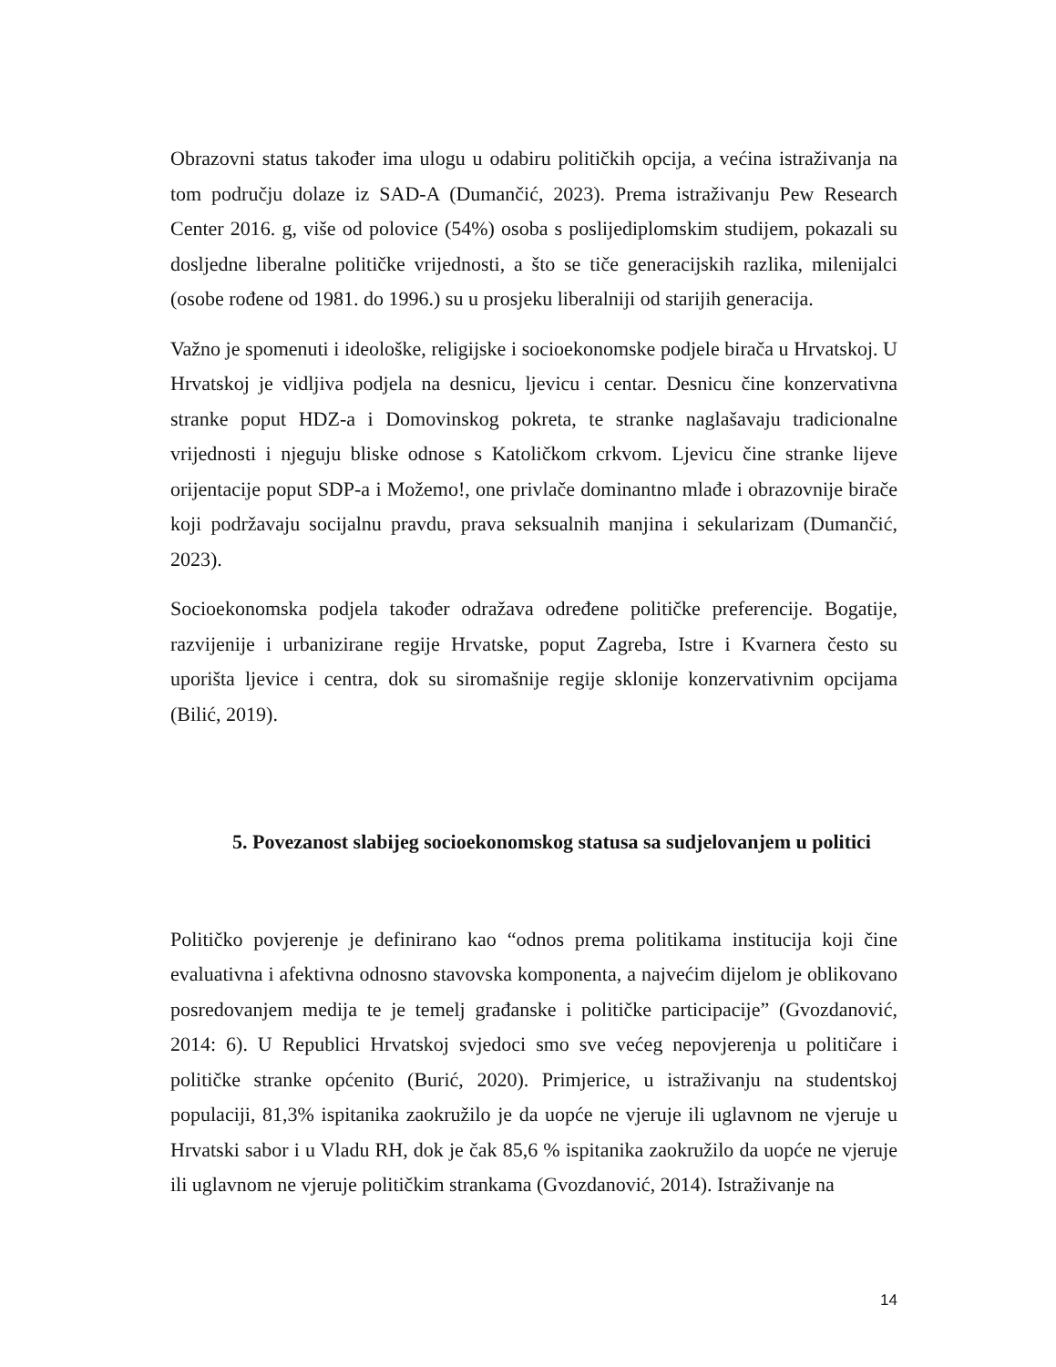Obrazovni status također ima ulogu u odabiru političkih opcija, a većina istraživanja na tom području dolaze iz SAD-A (Dumančić, 2023). Prema istraživanju Pew Research Center 2016. g, više od polovice (54%) osoba s poslijediplomskim studijem, pokazali su dosljedne liberalne političke vrijednosti, a što se tiče generacijskih razlika, milenijalci (osobe rođene od 1981. do 1996.) su u prosjeku liberalniji od starijih generacija.
Važno je spomenuti i ideološke, religijske i socioekonomske podjele birača u Hrvatskoj. U Hrvatskoj je vidljiva podjela na desnicu, ljevicu i centar. Desnicu čine konzervativna stranke poput HDZ-a i Domovinskog pokreta, te stranke naglašavaju tradicionalne vrijednosti i njeguju bliske odnose s Katoličkom crkvom. Ljevicu čine stranke lijeve orijentacije poput SDP-a i Možemo!, one privlače dominantno mlađe i obrazovnije birače koji podržavaju socijalnu pravdu, prava seksualnih manjina i sekularizam (Dumančić, 2023).
Socioekonomska podjela također odražava određene političke preferencije. Bogatije, razvijenije i urbanizirane regije Hrvatske, poput Zagreba, Istre i Kvarnera često su uporišta ljevice i centra, dok su siromašnije regije sklonije konzervativnim opcijama (Bilić, 2019).
5. Povezanost slabijeg socioekonomskog statusa sa sudjelovanjem u politici
Političko povjerenje je definirano kao “odnos prema politikama institucija koji čine evaluativna i afektivna odnosno stavovska komponenta, a najvećim dijelom je oblikovano posredovanjem medija te je temelj građanske i političke participacije” (Gvozdanović, 2014: 6). U Republici Hrvatskoj svjedoci smo sve većeg nepovjerenja u političare i političke stranke općenito (Burić, 2020). Primjerice, u istraživanju na studentskoj populaciji, 81,3% ispitanika zaokružilo je da uopće ne vjeruje ili uglavnom ne vjeruje u Hrvatski sabor i u Vladu RH, dok je čak 85,6 % ispitanika zaokružilo da uopće ne vjeruje ili uglavnom ne vjeruje političkim strankama (Gvozdanović, 2014). Istraživanje na
14